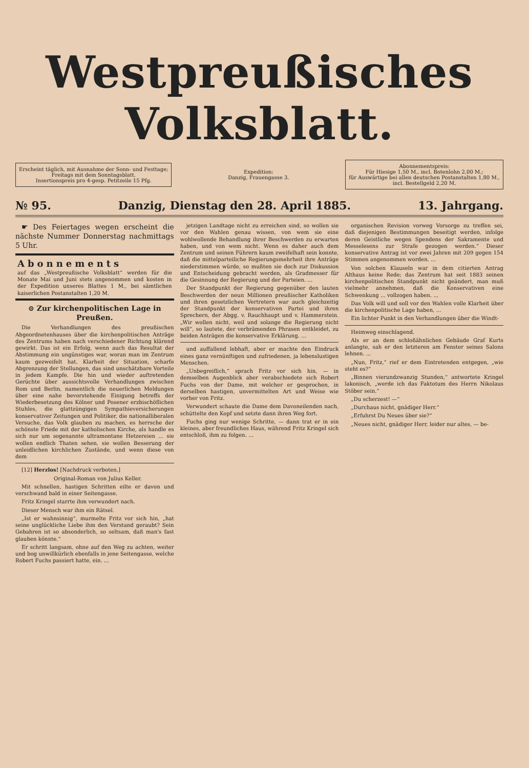Westpreußisches Volksblatt.
Erscheint täglich, mit Ausnahme der Sonn- und Festtage;
Freitags mit dem Sonntagsblatt.
Insertionspreis pro 4-gesp. Petitzeile 15 Pfg.
Expedition:
Danzig, Frauengasse 3.
Abonnementspreis:
Für Hiesige 1,50 M., incl. Botenlohn 2,00 M.;
für Auswärtige bei allen deutschen Postanstalten 1,80 M.,
incl. Bestellgeld 2,20 M.
№ 95. Danzig, Dienstag den 28. April 1885. 13. Jahrgang.
☛ Des Feiertages wegen erscheint die nächste Nummer Donnerstag nachmittags 5 Uhr.
Abonnements
auf das „Westpreußische Volksblatt“ werden für die Monate Mai und Juni stets angenommen und kosten in der Expedition unseres Blattes 1 M., bei sämtlichen kaiserlichen Postanstalten 1,20 M.
⊙ Zur kirchenpolitischen Lage in Preußen.
Die Verhandlungen des preußischen Abgeordnetenhauses über die kirchenpolitischen Anträge des Zentrums haben nach verschiedener Richtung klärend gewirkt. Das ist ein Erfolg, wenn auch das Resultat der Abstimmung ein ungünstiges war, woran man im Zentrum kaum gezweifelt hat. Klarheit der Situation, scharfe Abgrenzung der Stellungen, das sind unschätzbare Vorteile in jedem Kampfe. Die hin und wieder auftretenden Gerüchte über aussichtsvolle Verhandlungen zwischen Rom und Berlin, namentlich die neuerlichen Meldungen über eine nahe bevorstehende Einigung betreffs der Wiederbesetzung des Kölner und Posener erzbischöflichen Stuhles, die glattzüngigen Sympathieversicherungen konservativer Zeitungen und Politiker, die nationalliberalen Versuche, das Volk glauben zu machen, es herrsche der schönste Friede mit der katholischen Kirche, als handle es sich nur um sogenannte ultramontane Hetzereien ... sie wollen endlich Thaten sehen, sie wollen Besserung der unleidlichen kirchlichen Zustände, und wenn diese von dem
[12] Herzlos! [Nachdruck verboten.]
Original-Roman von Julius Keller.
Mit schnellen, hastigen Schritten eilte er davon und verschwand bald in einer Seitengasse.
Fritz Kringel starrte ihm verwundert nach.
Dieser Mensch war ihm ein Rätsel.
„Ist er wahnsinnig“, murmelte Fritz vor sich hin, „hat seine unglückliche Liebe ihm den Verstand geraubt? Sein Gebahren ist so absonderlich, so seltsam, daß man's fast glauben könnte.“
Er schritt langsam, ohne auf den Weg zu achten, weiter und bog unwillkürlich ebenfalls in jene Seitengasse, welche Robert Fuchs passiert hatte, ein. ...
jetzigen Landtage nicht zu erreichen sind, so wollen sie vor den Wahlen genau wissen, von wem sie eine wohlwollende Behandlung ihrer Beschwerden zu erwarten haben, und von wem nicht. Wenn es daher auch dem Zentrum und seinen Führern kaum zweifelhaft sein konnte, daß die mittelparteiliche Regierungsmehrheit ihre Anträge niederstimmen würde, so mußten sie doch zur Diskussion und Entscheidung gebracht werden, als Gradmesser für die Gesinnung der Regierung und der Parteien. ...
Der Standpunkt der Regierung gegenüber den lauten Beschwerden der neun Millionen preußischer Katholiken und ihren gesetzlichen Vertretern war auch gleichzeitig der Standpunkt der konservativen Partei und ihren Sprechern, der Abgg. v. Rauchhaupt und v. Hammerstein. „Wir wollen nicht, weil und solange die Regierung nicht will“, so lautete, der verbrämenden Phrasen entkleidet, zu beiden Anträgen die konservative Erklärung. ...
und auffallend lebhaft, aber er machte den Eindruck eines ganz vernünftigen und zufriedenen, ja lebenslustigen Menschen.
„Unbegreiflich,“ sprach Fritz vor sich hin, — in demselben Augenblick aber verabschiedete sich Robert Fuchs von der Dame, mit welcher er gesprochen, in derselben hastigen, unvermittelten Art und Weise wie vorher von Fritz.
Verwundert schaute die Dame dem Davoneilenden nach, schüttelte den Kopf und setzte dann ihren Weg fort.
Fuchs ging nur wenige Schritte, — dann trat er in ein kleines, aber freundliches Haus, während Fritz Kringel sich entschloß, ihm zu folgen. ...
organischen Revision vorweg Vorsorge zu treffen sei, daß diejenigen Bestimmungen beseitigt werden, infolge deren Geistliche wegen Spendens der Sakramente und Messelesens zur Strafe gezogen werden.“ Dieser konservative Antrag ist vor zwei Jahren mit 209 gegen 154 Stimmen angenommen worden. ...
Von solchen Klauseln war in dem citierten Antrag Althaus keine Rede; das Zentrum hat seit 1883 seinen kirchenpolitischen Standpunkt nicht geändert, man muß vielmehr annehmen, daß die Konservativen eine Schwenkung ... vollzogen haben. ...
Das Volk will und soll vor den Wahlen volle Klarheit über die kirchenpolitische Lage haben, ...
Ein lichter Punkt in den Verhandlungen über die Windt-
Heimweg einschlagend.
Als er an dem schloßähnlichen Gebäude Graf Kurts anlangte, sah er den letzteren am Fenster seines Salons lehnen. ...
„Nun, Fritz,“ rief er dem Eintretenden entgegen, „wie steht es?“
„Binnen vierundzwanzig Stunden,“ antwortete Kringel lakonisch, „werde ich das Faktotum des Herrn Nikolaus Stöber sein.“
„Du scherzest! —“
„Durchaus nicht, gnädiger Herr.“
„Erfuhrst Du Neues über sie?“
„Neues nicht, gnädiger Herr, leider nur altes, — be-